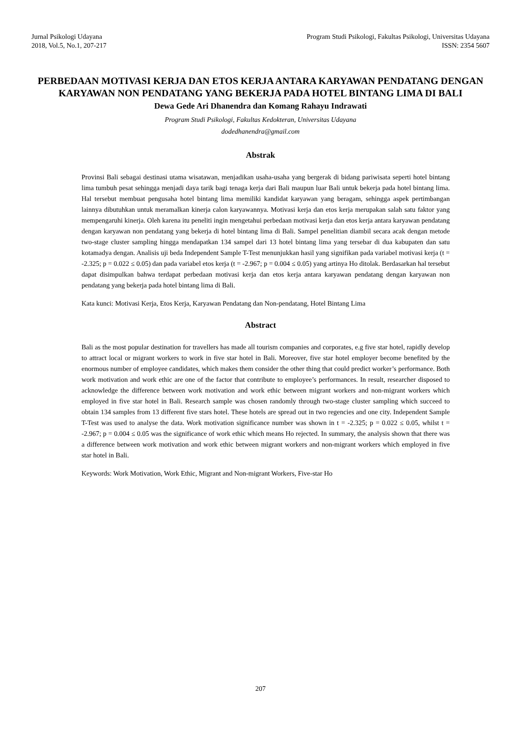Jurnal Psikologi Udayana
2018, Vol.5, No.1, 207-217
Program Studi Psikologi, Fakultas Psikologi, Universitas Udayana
ISSN: 2354 5607
PERBEDAAN MOTIVASI KERJA DAN ETOS KERJA ANTARA KARYAWAN PENDATANG DENGAN KARYAWAN NON PENDATANG YANG BEKERJA PADA HOTEL BINTANG LIMA DI BALI
Dewa Gede Ari Dhanendra dan Komang Rahayu Indrawati
Program Studi Psikologi, Fakultas Kedokteran, Universitas Udayana
dodedhanendra@gmail.com
Abstrak
Provinsi Bali sebagai destinasi utama wisatawan, menjadikan usaha-usaha yang bergerak di bidang pariwisata seperti hotel bintang lima tumbuh pesat sehingga menjadi daya tarik bagi tenaga kerja dari Bali maupun luar Bali untuk bekerja pada hotel bintang lima. Hal tersebut membuat pengusaha hotel bintang lima memiliki kandidat karyawan yang beragam, sehingga aspek pertimbangan lainnya dibutuhkan untuk meramalkan kinerja calon karyawannya. Motivasi kerja dan etos kerja merupakan salah satu faktor yang mempengaruhi kinerja. Oleh karena itu peneliti ingin mengetahui perbedaan motivasi kerja dan etos kerja antara karyawan pendatang dengan karyawan non pendatang yang bekerja di hotel bintang lima di Bali. Sampel penelitian diambil secara acak dengan metode two-stage cluster sampling hingga mendapatkan 134 sampel dari 13 hotel bintang lima yang tersebar di dua kabupaten dan satu kotamadya dengan. Analisis uji beda Independent Sample T-Test menunjukkan hasil yang signifikan pada variabel motivasi kerja (t = -2.325; p = 0.022 ≤ 0.05) dan pada variabel etos kerja (t = -2.967; p = 0.004 ≤ 0.05) yang artinya Ho ditolak. Berdasarkan hal tersebut dapat disimpulkan bahwa terdapat perbedaan motivasi kerja dan etos kerja antara karyawan pendatang dengan karyawan non pendatang yang bekerja pada hotel bintang lima di Bali.
Kata kunci: Motivasi Kerja, Etos Kerja, Karyawan Pendatang dan Non-pendatang, Hotel Bintang Lima
Abstract
Bali as the most popular destination for travellers has made all tourism companies and corporates, e.g five star hotel, rapidly develop to attract local or migrant workers to work in five star hotel in Bali. Moreover, five star hotel employer become benefited by the enormous number of employee candidates, which makes them consider the other thing that could predict worker’s performance. Both work motivation and work ethic are one of the factor that contribute to employee’s performances. In result, researcher disposed to acknowledge the difference between work motivation and work ethic between migrant workers and non-migrant workers which employed in five star hotel in Bali. Research sample was chosen randomly through two-stage cluster sampling which succeed to obtain 134 samples from 13 different five stars hotel. These hotels are spread out in two regencies and one city. Independent Sample T-Test was used to analyse the data. Work motivation significance number was shown in t = -2.325; p = 0.022 ≤ 0.05, whilst t = -2.967; p = 0.004 ≤ 0.05 was the significance of work ethic which means Ho rejected. In summary, the analysis shown that there was a difference between work motivation and work ethic between migrant workers and non-migrant workers which employed in five star hotel in Bali.
Keywords: Work Motivation, Work Ethic, Migrant and Non-migrant Workers, Five-star Ho
207